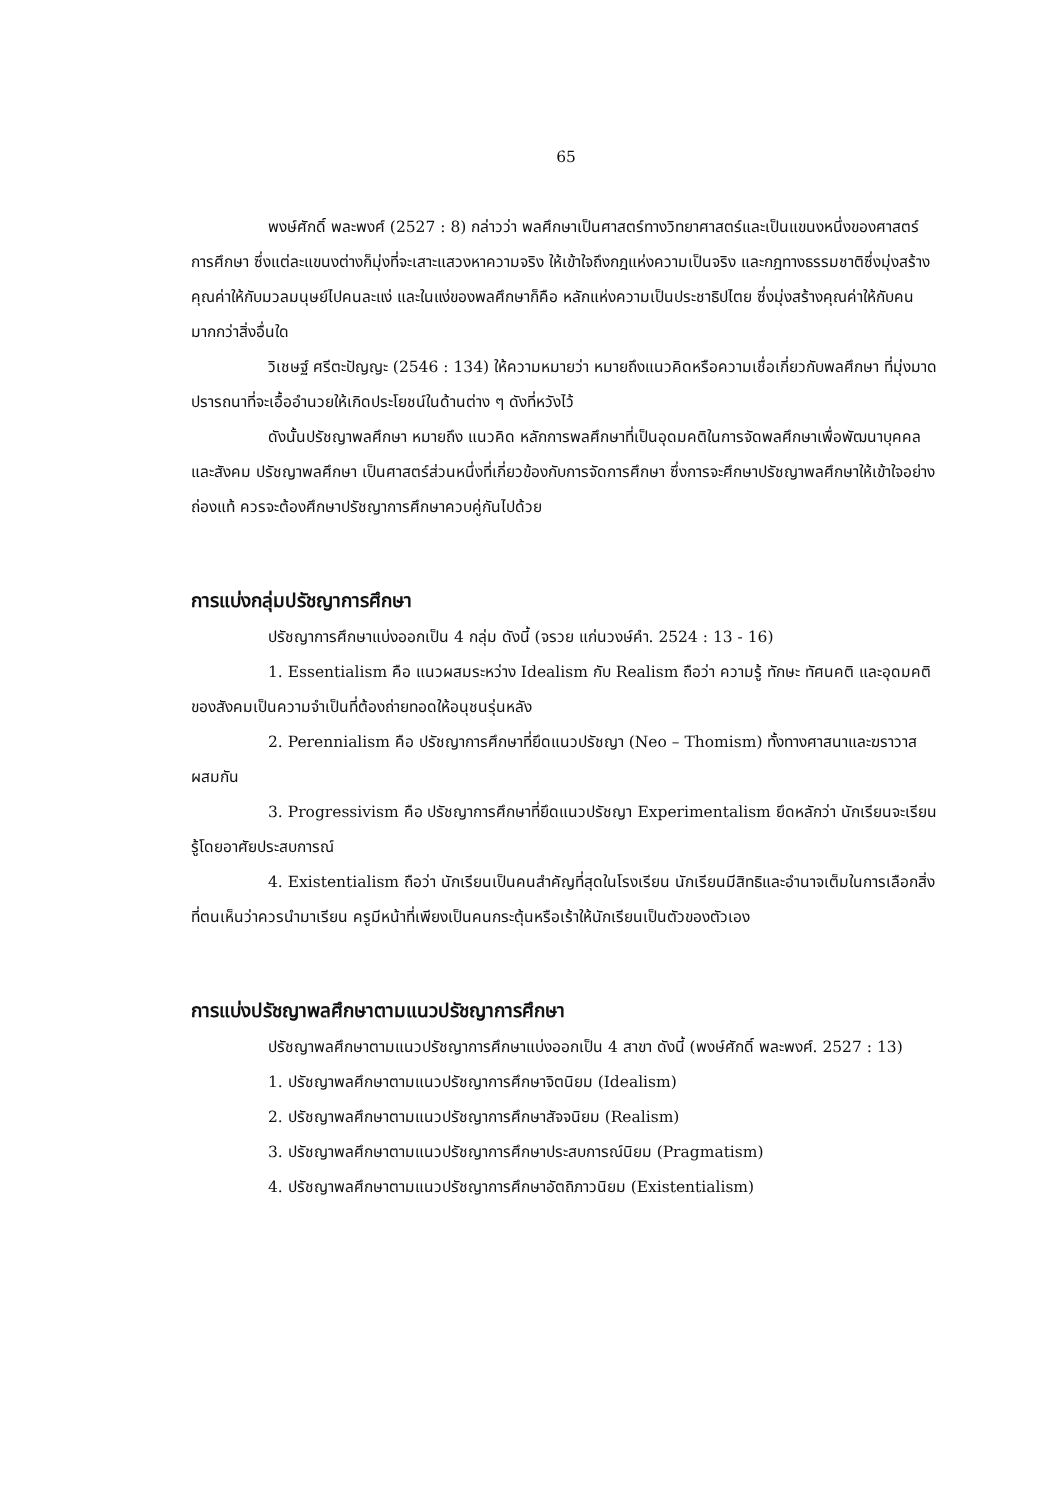65
พงษ์ศักดิ์ พละพงศ์ (2527 : 8) กล่าวว่า พลศึกษาเป็นศาสตร์ทางวิทยาศาสตร์และเป็นแขนงหนึ่งของศาสตร์การศึกษา ซึ่งแต่ละแขนงต่างก็มุ่งที่จะเสาะแสวงหาความจริง ให้เข้าใจถึงกฎแห่งความเป็นจริง และกฎทางธรรมชาติซึ่งมุ่งสร้างคุณค่าให้กับมวลมนุษย์ไปคนละแง่ และในแง่ของพลศึกษาก็คือ หลักแห่งความเป็นประชาธิปไตย ซึ่งมุ่งสร้างคุณค่าให้กับคนมากกว่าสิ่งอื่นใด
วิเชษฐ์ ศรีตะปัญญะ (2546 : 134) ให้ความหมายว่า หมายถึงแนวคิดหรือความเชื่อเกี่ยวกับพลศึกษา ที่มุ่งมาดปรารถนาที่จะเอื้ออำนวยให้เกิดประโยชน์ในด้านต่าง ๆ ดังที่หวังไว้
ดังนั้นปรัชญาพลศึกษา หมายถึง แนวคิด หลักการพลศึกษาที่เป็นอุดมคติในการจัดพลศึกษาเพื่อพัฒนาบุคคลและสังคม ปรัชญาพลศึกษา เป็นศาสตร์ส่วนหนึ่งที่เกี่ยวข้องกับการจัดการศึกษา ซึ่งการจะศึกษาปรัชญาพลศึกษาให้เข้าใจอย่างถ่องแท้ ควรจะต้องศึกษาปรัชญาการศึกษาควบคู่กันไปด้วย
การแบ่งกลุ่มปรัชญาการศึกษา
ปรัชญาการศึกษาแบ่งออกเป็น 4 กลุ่ม ดังนี้ (จรวย แก่นวงษ์คำ. 2524 : 13 - 16)
1. Essentialism คือ แนวผสมระหว่าง Idealism กับ Realism ถือว่า ความรู้ ทักษะ ทัศนคติ และอุดมคติของสังคมเป็นความจำเป็นที่ต้องถ่ายทอดให้อนุชนรุ่นหลัง
2. Perennialism คือ ปรัชญาการศึกษาที่ยึดแนวปรัชญา (Neo – Thomism) ทั้งทางศาสนาและฆราวาสผสมกัน
3. Progressivism คือ ปรัชญาการศึกษาที่ยึดแนวปรัชญา Experimentalism ยึดหลักว่า นักเรียนจะเรียนรู้โดยอาศัยประสบการณ์
4. Existentialism ถือว่า นักเรียนเป็นคนสำคัญที่สุดในโรงเรียน นักเรียนมีสิทธิและอำนาจเต็มในการเลือกสิ่งที่ตนเห็นว่าควรนำมาเรียน ครูมีหน้าที่เพียงเป็นคนกระตุ้นหรือเร้าให้นักเรียนเป็นตัวของตัวเอง
การแบ่งปรัชญาพลศึกษาตามแนวปรัชญาการศึกษา
ปรัชญาพลศึกษาตามแนวปรัชญาการศึกษาแบ่งออกเป็น 4 สาขา ดังนี้ (พงษ์ศักดิ์ พละพงศ์. 2527 : 13)
1. ปรัชญาพลศึกษาตามแนวปรัชญาการศึกษาจิตนิยม (Idealism)
2. ปรัชญาพลศึกษาตามแนวปรัชญาการศึกษาสัจจนิยม (Realism)
3. ปรัชญาพลศึกษาตามแนวปรัชญาการศึกษาประสบการณ์นิยม (Pragmatism)
4. ปรัชญาพลศึกษาตามแนวปรัชญาการศึกษาอัตถิภาวนิยม (Existentialism)